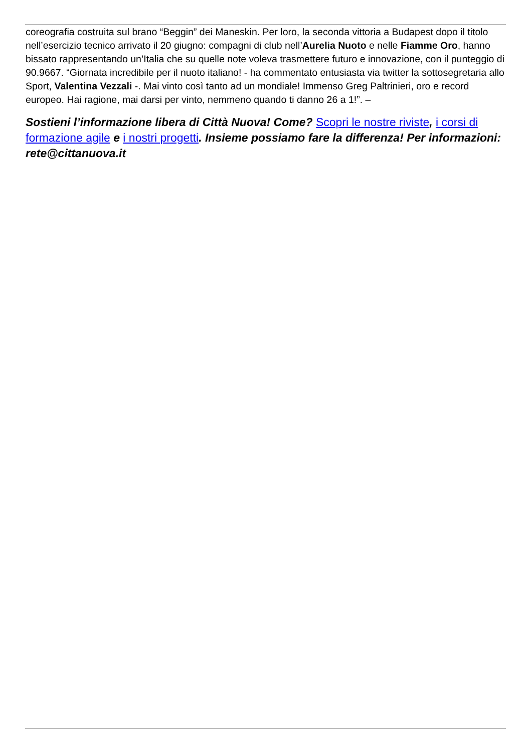coreografia costruita sul brano “Beggin” dei Maneskin. Per loro, la seconda vittoria a Budapest dopo il titolo nell’esercizio tecnico arrivato il 20 giugno: compagni di club nell’Aurelia Nuoto e nelle Fiamme Oro, hanno bissato rappresentando un’Italia che su quelle note voleva trasmettere futuro e innovazione, con il punteggio di 90.9667. “Giornata incredibile per il nuoto italiano! - ha commentato entusiasta via twitter la sottosegretaria allo Sport, Valentina Vezzali -. Mai vinto così tanto ad un mondiale! Immenso Greg Paltrinieri, oro e record europeo. Hai ragione, mai darsi per vinto, nemmeno quando ti danno 26 a 1!”. –
Sostieni l’informazione libera di Città Nuova! Come? Scopri le nostre riviste, i corsi di formazione agile e i nostri progetti. Insieme possiamo fare la differenza! Per informazioni: rete@cittanuova.it